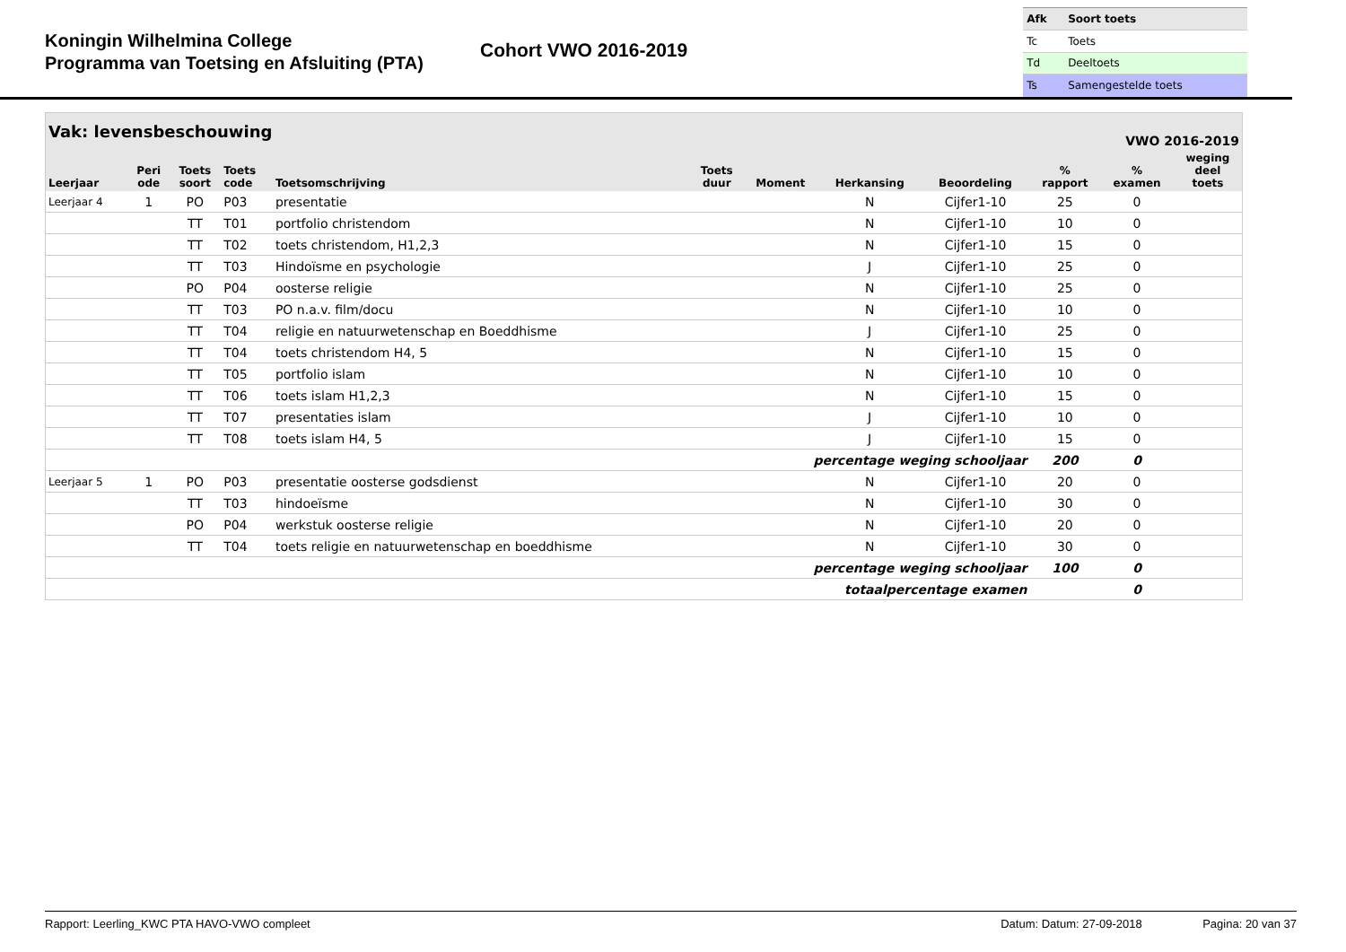Koningin Wilhelmina College
Programma van Toetsing en Afsluiting (PTA)
Cohort VWO 2016-2019
| Afk | Soort toets |
| Tc | Toets |
| Td | Deeltoets |
| Ts | Samengestelde toets |
| Vak: levensbeschouwing | | | | | | VWO 2016-2019 | | | | | |
| --- | --- | --- | --- | --- | --- | --- | --- | --- | --- | --- | --- |
| Leerjaar | Peri ode | Toets soort | Toets code | Toetsomschrijving | Toets duur | Moment | Herkansing | Beoordeling | % rapport | % examen | weging deel toets |
| Leerjaar 4 | 1 | PO | P03 | presentatie | | | N | Cijfer1-10 | 25 | 0 | |
| | | TT | T01 | portfolio christendom | | | N | Cijfer1-10 | 10 | 0 | |
| | | TT | T02 | toets christendom, H1,2,3 | | | N | Cijfer1-10 | 15 | 0 | |
| | | TT | T03 | Hindoïsme en psychologie | | | J | Cijfer1-10 | 25 | 0 | |
| | | PO | P04 | oosterse religie | | | N | Cijfer1-10 | 25 | 0 | |
| | | TT | T03 | PO n.a.v. film/docu | | | N | Cijfer1-10 | 10 | 0 | |
| | | TT | T04 | religie en natuurwetenschap en Boeddhisme | | | J | Cijfer1-10 | 25 | 0 | |
| | | TT | T04 | toets christendom H4, 5 | | | N | Cijfer1-10 | 15 | 0 | |
| | | TT | T05 | portfolio islam | | | N | Cijfer1-10 | 10 | 0 | |
| | | TT | T06 | toets islam H1,2,3 | | | N | Cijfer1-10 | 15 | 0 | |
| | | TT | T07 | presentaties islam | | | J | Cijfer1-10 | 10 | 0 | |
| | | TT | T08 | toets islam H4, 5 | | | J | Cijfer1-10 | 15 | 0 | |
| percentage weging schooljaar | | | | | | | | | 200 | 0 | |
| Leerjaar 5 | 1 | PO | P03 | presentatie oosterse godsdienst | | | N | Cijfer1-10 | 20 | 0 | |
| | | TT | T03 | hindoeïsme | | | N | Cijfer1-10 | 30 | 0 | |
| | | PO | P04 | werkstuk oosterse religie | | | N | Cijfer1-10 | 20 | 0 | |
| | | TT | T04 | toets religie en natuurwetenschap en boeddhisme | | | N | Cijfer1-10 | 30 | 0 | |
| percentage weging schooljaar | | | | | | | | | 100 | 0 | |
| totaalpercentage examen | | | | | | | | | | 0 | |
Rapport: Leerling_KWC PTA HAVO-VWO compleet Datum: Datum: 27-09-2018 Pagina: 20 van 37